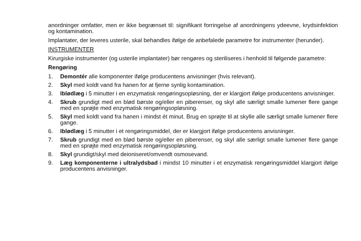anordninger omfatter, men er ikke begrænset til: signifikant forringelse af anordningens ydeevne, krydsinfektion og kontamination.
Implantater, der leveres usterile, skal behandles ifølge de anbefalede parametre for instrumenter (herunder).
INSTRUMENTER
Kirurgiske instrumenter (og usterile implantater) bør rengøres og steriliseres i henhold til følgende parametre:
Rengøring
1. Demontér alle komponenter ifølge producentens anvisninger (hvis relevant).
2. Skyl med koldt vand fra hanen for at fjerne synlig kontamination.
3. Iblødlæg i 5 minutter i en enzymatisk rengøringsopløsning, der er klargjort ifølge producentens anvisninger.
4. Skrub grundigt med en blød børste og/eller en piberenser, og skyl alle særligt smalle lumener flere gange med en sprøjte med enzymatisk rengøringsopløsning.
5. Skyl med koldt vand fra hanen i mindst ét minut. Brug en sprøjte til at skylle alle særligt smalle lumener flere gange.
6. Iblødlæg i 5 minutter i et rengøringsmiddel, der er klargjort ifølge producentens anvisninger.
7. Skrub grundigt med en blød børste og/eller en piberenser, og skyl alle særligt smalle lumener flere gange med en sprøjte med enzymatisk rengøringsopløsning.
8. Skyl grundigt/skyl med deioniseret/omvendt osmosevand.
9. Læg komponenterne i ultralydsbad i mindst 10 minutter i et enzymatisk rengøringsmiddel klargjort ifølge producentens anvisninger.